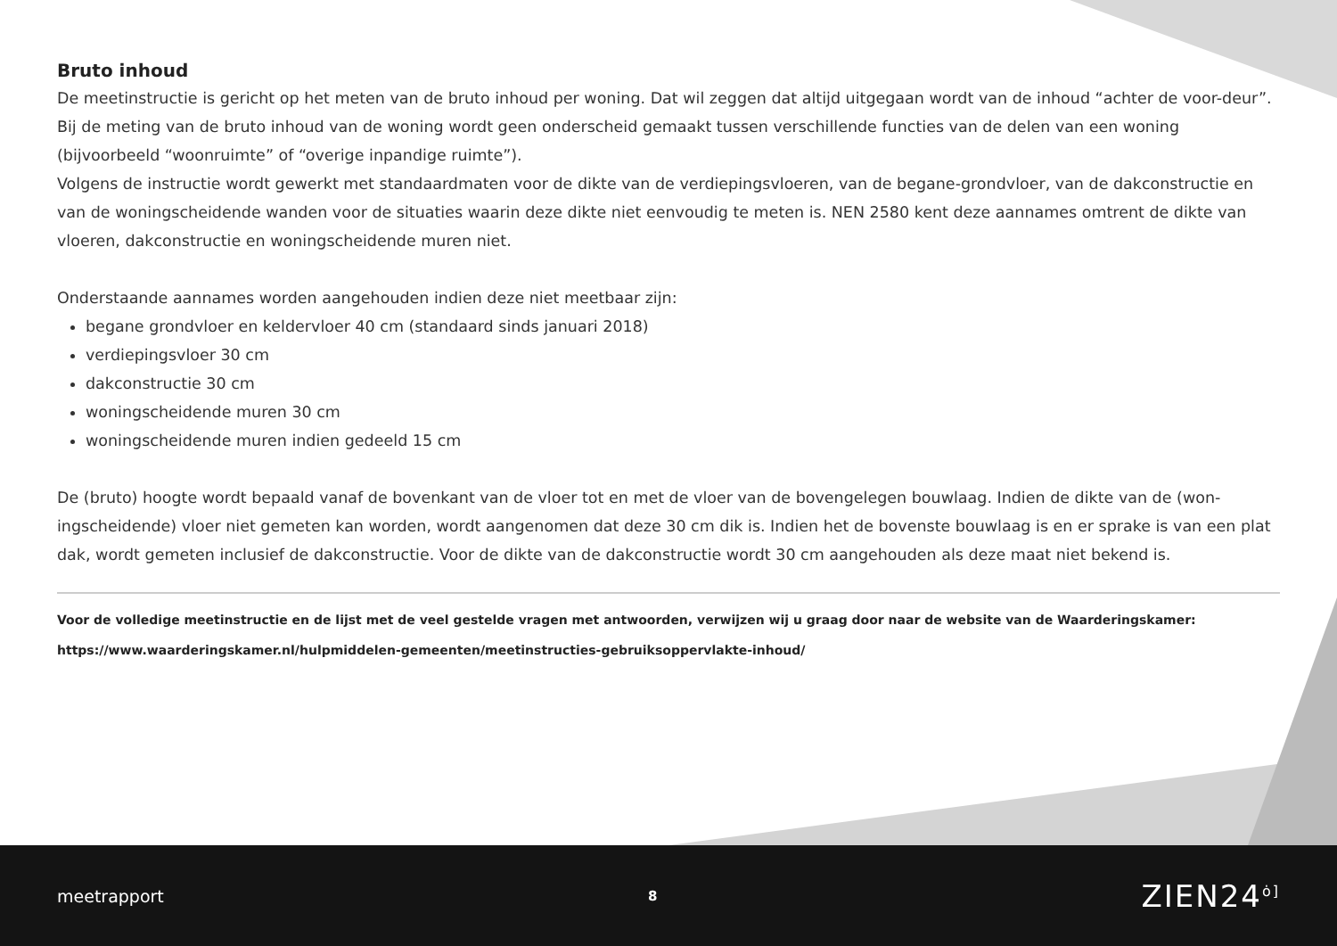Bruto inhoud
De meetinstructie is gericht op het meten van de bruto inhoud per woning. Dat wil zeggen dat altijd uitgegaan wordt van de inhoud “achter de voor-deur”. Bij de meting van de bruto inhoud van de woning wordt geen onderscheid gemaakt tussen verschillende functies van de delen van een woning (bijvoorbeeld “woonruimte” of “overige inpandige ruimte”).
Volgens de instructie wordt gewerkt met standaardmaten voor de dikte van de verdiepingsvloeren, van de begane-grondvloer, van de dakconstructie en van de woningscheidende wanden voor de situaties waarin deze dikte niet eenvoudig te meten is. NEN 2580 kent deze aannames omtrent de dikte van vloeren, dakconstructie en woningscheidende muren niet.
Onderstaande aannames worden aangehouden indien deze niet meetbaar zijn:
begane grondvloer en keldervloer 40 cm (standaard sinds januari 2018)
verdiepingsvloer 30 cm
dakconstructie 30 cm
woningscheidende muren 30 cm
woningscheidende muren indien gedeeld 15 cm
De (bruto) hoogte wordt bepaald vanaf de bovenkant van de vloer tot en met de vloer van de bovengelegen bouwlaag. Indien de dikte van de (won-ingscheidende) vloer niet gemeten kan worden, wordt aangenomen dat deze 30 cm dik is. Indien het de bovenste bouwlaag is en er sprake is van een plat dak, wordt gemeten inclusief de dakconstructie. Voor de dikte van de dakconstructie wordt 30 cm aangehouden als deze maat niet bekend is.
Voor de volledige meetinstructie en de lijst met de veel gestelde vragen met antwoorden, verwijzen wij u graag door naar de website van de Waarderingskamer:
https://www.waarderingskamer.nl/hulpmiddelen-gemeenten/meetinstructies-gebruiksoppervlakte-inhoud/
meetrapport 8 ZIEN24<sup>ȯ]</sup>